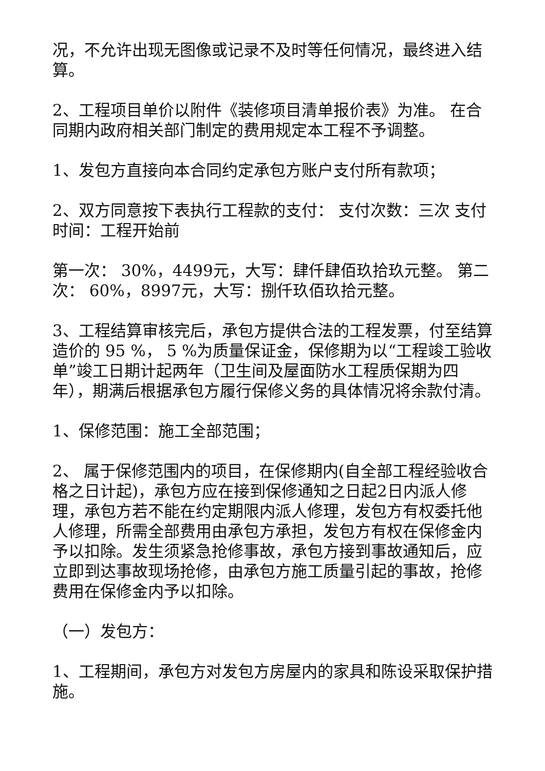况，不允许出现无图像或记录不及时等任何情况，最终进入结算。
2、工程项目单价以附件《装修项目清单报价表》为准。 在合同期内政府相关部门制定的费用规定本工程不予调整。
1、发包方直接向本合同约定承包方账户支付所有款项；
2、双方同意按下表执行工程款的支付： 支付次数：三次 支付时间：工程开始前
第一次： 30%，4499元，大写：肆仟肆佰玖拾玖元整。 第二次： 60%，8997元，大写：捌仟玖佰玖拾元整。
3、工程结算审核完后，承包方提供合法的工程发票，付至结算造价的 95 %， 5 %为质量保证金，保修期为以“工程竣工验收单”竣工日期计起两年（卫生间及屋面防水工程质保期为四年），期满后根据承包方履行保修义务的具体情况将余款付清。
1、保修范围：施工全部范围；
2、 属于保修范围内的项目，在保修期内(自全部工程经验收合格之日计起)，承包方应在接到保修通知之日起2日内派人修理，承包方若不能在约定期限内派人修理，发包方有权委托他人修理，所需全部费用由承包方承担，发包方有权在保修金内予以扣除。发生须紧急抢修事故，承包方接到事故通知后，应立即到达事故现场抢修，由承包方施工质量引起的事故，抢修费用在保修金内予以扣除。
（一）发包方：
1、工程期间，承包方对发包方房屋内的家具和陈设采取保护措施。